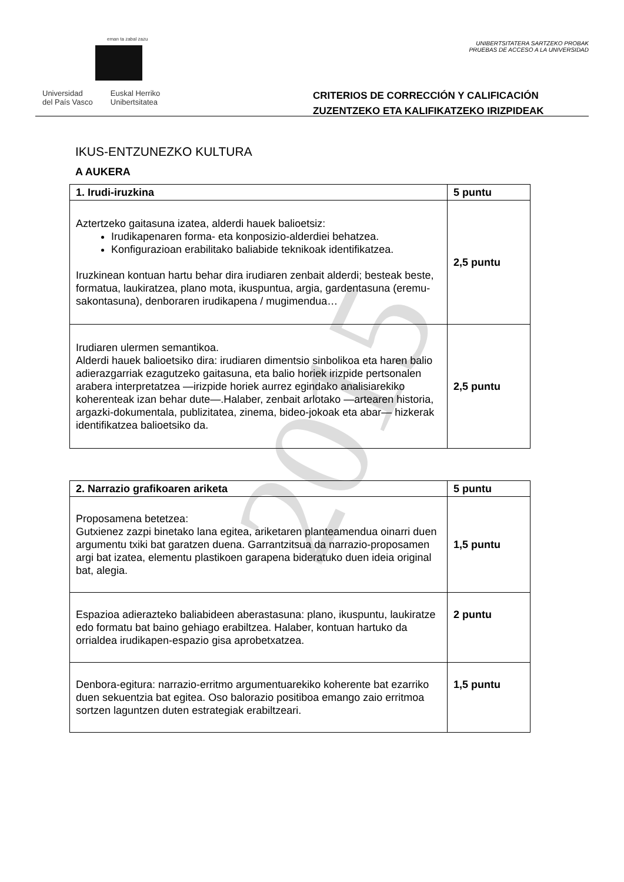2015
eman ta zabal zazu
Universidad
del País Vasco
Euskal Herriko
Unibertsitatea
UNIBERTSITATERA SARTZEKO PROBAK
PRUEBAS DE ACCESO A LA UNIVERSIDAD
CRITERIOS DE CORRECCIÓN Y CALIFICACIÓN
ZUZENTZEKO ETA KALIFIKATZEKO IRIZPIDEAK
IKUS-ENTZUNEZKO KULTURA
A AUKERA
| 1. Irudi-iruzkina | 5 puntu |
| --- | --- |
| Aztertzeko gaitasuna izatea, alderdi hauek balioetsiz: Irudikapenaren forma- eta konposizio-alderdiei behatzea. Konfigurazioan erabilitako baliabide teknikoak identifikatzea. Iruzkinean kontuan hartu behar dira irudiaren zenbait alderdi; besteak beste, formatua, laukiratzea, plano mota, ikuspuntua, argia, gardentasuna (eremu-sakontasuna), denboraren irudikapena / mugimendua… | 2,5 puntu |
| Irudiaren ulermen semantikoa. Alderdi hauek balioetsiko dira: irudiaren dimentsio sinbolikoa eta haren balio adierazgarriak ezagutzeko gaitasuna, eta balio horiek irizpide pertsonalen arabera interpretatzea —irizpide horiek aurrez egindako analisiarekiko koherenteak izan behar dute—.Halaber, zenbait arlotako —artearen historia, argazki-dokumentala, publizitatea, zinema, bideo-jokoak eta abar— hizkerak identifikatzea balioetsiko da. | 2,5 puntu |
| 2. Narrazio grafikoaren ariketa | 5 puntu |
| --- | --- |
| Proposamena betetzea: Gutxienez zazpi binetako lana egitea, ariketaren planteamendua oinarri duen argumentu txiki bat garatzen duena. Garrantzitsua da narrazio-proposamen argi bat izatea, elementu plastikoen garapena bideratuko duen ideia original bat, alegia. | 1,5 puntu |
| Espazioa adierazteko baliabideen aberastasuna: plano, ikuspuntu, laukiratze edo formatu bat baino gehiago erabiltzea. Halaber, kontuan hartuko da orrialdea irudikapen-espazio gisa aprobetxatzea. | 2 puntu |
| Denbora-egitura: narrazio-erritmo argumentuarekiko koherente bat ezarriko duen sekuentzia bat egitea. Oso balorazio positiboa emango zaio erritmoa sortzen laguntzen duten estrategiak erabiltzeari. | 1,5 puntu |